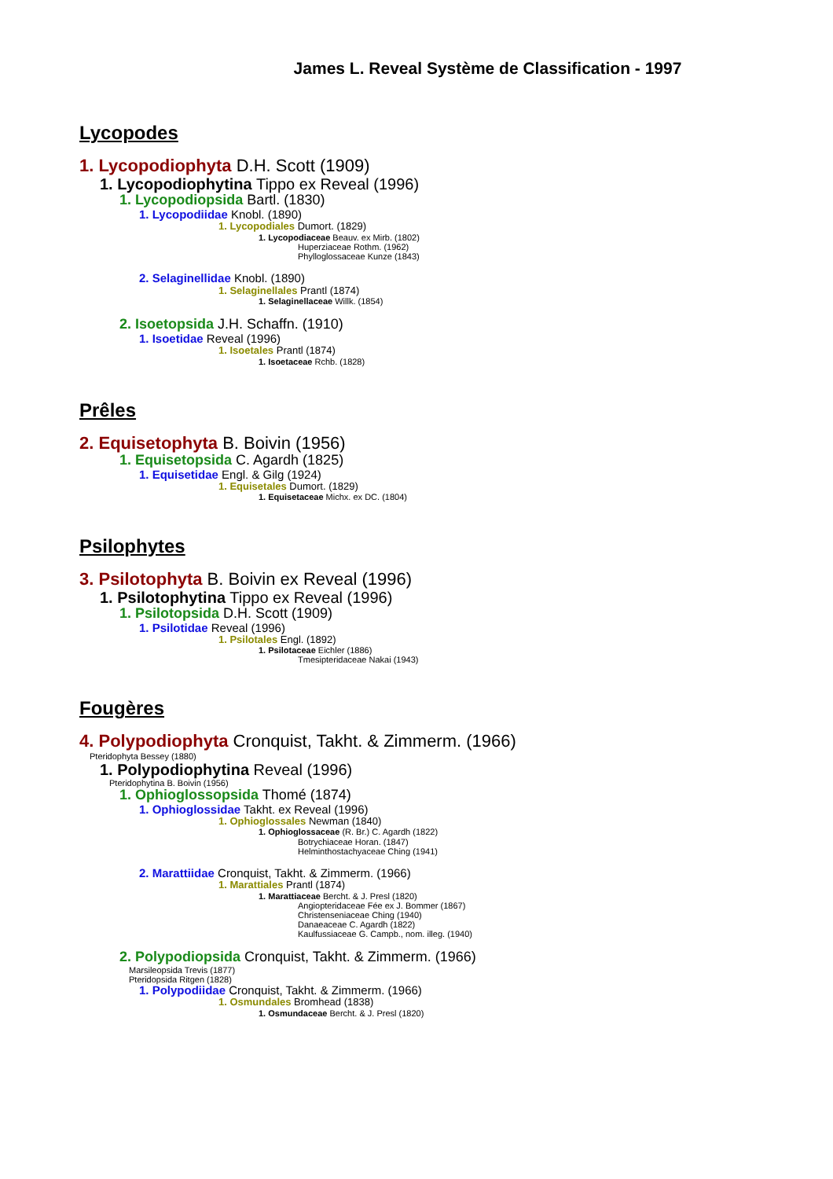James L. Reveal Système de Classification - 1997
Lycopodes
1. Lycopodiophyta D.H. Scott (1909)
1. Lycopodiophytina Tippo ex Reveal (1996)
1. Lycopodiopsida Bartl. (1830)
1. Lycopodiidae Knobl. (1890)
1. Lycopodiales Dumort. (1829)
1. Lycopodiaceae Beauv. ex Mirb. (1802)
Huperziaceae Rothm. (1962)
Phylloglossaceae Kunze (1843)
2. Selaginellidae Knobl. (1890)
1. Selaginellales Prantl (1874)
1. Selaginellaceae Willk. (1854)
2. Isoetopsida J.H. Schaffn. (1910)
1. Isoetidae Reveal (1996)
1. Isoetales Prantl (1874)
1. Isoetaceae Rchb. (1828)
Prêles
2. Equisetophyta B. Boivin (1956)
1. Equisetopsida C. Agardh (1825)
1. Equisetidae Engl. & Gilg (1924)
1. Equisetales Dumort. (1829)
1. Equisetaceae Michx. ex DC. (1804)
Psilophytes
3. Psilotophyta B. Boivin ex Reveal (1996)
1. Psilotophytina Tippo ex Reveal (1996)
1. Psilotopsida D.H. Scott (1909)
1. Psilotidae Reveal (1996)
1. Psilotales Engl. (1892)
1. Psilotaceae Eichler (1886)
Tmesipteridaceae Nakai (1943)
Fougères
4. Polypodiophyta Cronquist, Takht. & Zimmerm. (1966)
Pteridophyta Bessey (1880)
1. Polypodiophytina Reveal (1996)
Pteridophytina B. Boivin (1956)
1. Ophioglossopsida Thomé (1874)
1. Ophioglossidae Takht. ex Reveal (1996)
1. Ophioglossales Newman (1840)
1. Ophioglossaceae (R. Br.) C. Agardh (1822)
Botrychiaceae Horan. (1847)
Helminthostachyaceae Ching (1941)
2. Marattiidae Cronquist, Takht. & Zimmerm. (1966)
1. Marattiales Prantl (1874)
1. Marattiaceae Bercht. & J. Presl (1820)
Angiopteridaceae Fée ex J. Bommer (1867)
Christenseniaceae Ching (1940)
Danaeaceae C. Agardh (1822)
Kaulfussiaceae G. Campb., nom. illeg. (1940)
2. Polypodiopsida Cronquist, Takht. & Zimmerm. (1966)
Marsileopsida Trevis (1877)
Pteridopsida Ritgen (1828)
1. Polypodiidae Cronquist, Takht. & Zimmerm. (1966)
1. Osmundales Bromhead (1838)
1. Osmundaceae Bercht. & J. Presl (1820)